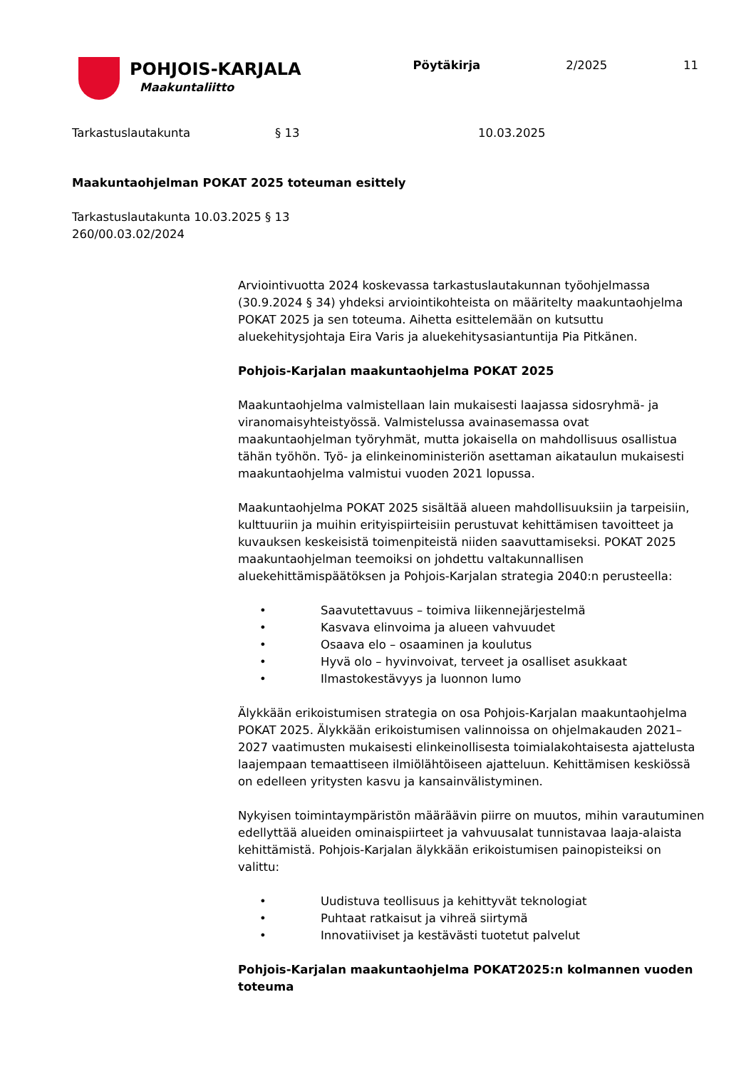POHJOIS-KARJALA
Maakuntaliitto
Pöytäkirja 2/2025 11
Tarkastuslautakunta § 13 10.03.2025
Maakuntaohjelman POKAT 2025 toteuman esittely
Tarkastuslautakunta 10.03.2025 § 13
260/00.03.02/2024
Arviointivuotta 2024 koskevassa tarkastuslautakunnan työohjelmassa (30.9.2024 § 34) yhdeksi arviointikohteista on määritelty maakuntaohjelma POKAT 2025 ja sen toteuma. Aihetta esittelemään on kutsuttu aluekehitysjohtaja Eira Varis ja aluekehitysasiantuntija Pia Pitkänen.
Pohjois-Karjalan maakuntaohjelma POKAT 2025
Maakuntaohjelma valmistellaan lain mukaisesti laajassa sidosryhmä- ja viranomaisyhteistyössä. Valmistelussa avainasemassa ovat maakuntaohjelman työryhmät, mutta jokaisella on mahdollisuus osallistua tähän työhön. Työ- ja elinkeinoministeriön asettaman aikataulun mukaisesti maakuntaohjelma valmistui vuoden 2021 lopussa.
Maakuntaohjelma POKAT 2025 sisältää alueen mahdollisuuksiin ja tarpeisiin, kulttuuriin ja muihin erityispiirteisiin perustuvat kehittämisen tavoitteet ja kuvauksen keskeisistä toimenpiteistä niiden saavuttamiseksi. POKAT 2025 maakuntaohjelman teemoiksi on johdettu valtakunnallisen aluekehittämispäätöksen ja Pohjois-Karjalan strategia 2040:n perusteella:
• Saavutettavuus – toimiva liikennejärjestelmä
• Kasvava elinvoima ja alueen vahvuudet
• Osaava elo – osaaminen ja koulutus
• Hyvä olo – hyvinvoivat, terveet ja osalliset asukkaat
• Ilmastokestävyys ja luonnon lumo
Älykkään erikoistumisen strategia on osa Pohjois-Karjalan maakuntaohjelma POKAT 2025. Älykkään erikoistumisen valinnoissa on ohjelmakauden 2021–2027 vaatimusten mukaisesti elinkeinollisesta toimialakohtaisesta ajattelusta laajempaan temaattiseen ilmiölähtöiseen ajatteluun. Kehittämisen keskiössä on edelleen yritysten kasvu ja kansainvälistyminen.
Nykyisen toimintaympäristön määräävin piirre on muutos, mihin varautuminen edellyttää alueiden ominaispiirteet ja vahvuusalat tunnistavaa laaja-alaista kehittämistä. Pohjois-Karjalan älykkään erikoistumisen painopisteiksi on valittu:
• Uudistuva teollisuus ja kehittyvät teknologiat
• Puhtaat ratkaisut ja vihreä siirtymä
• Innovatiiviset ja kestävästi tuotetut palvelut
Pohjois-Karjalan maakuntaohjelma POKAT2025:n kolmannen vuoden toteuma